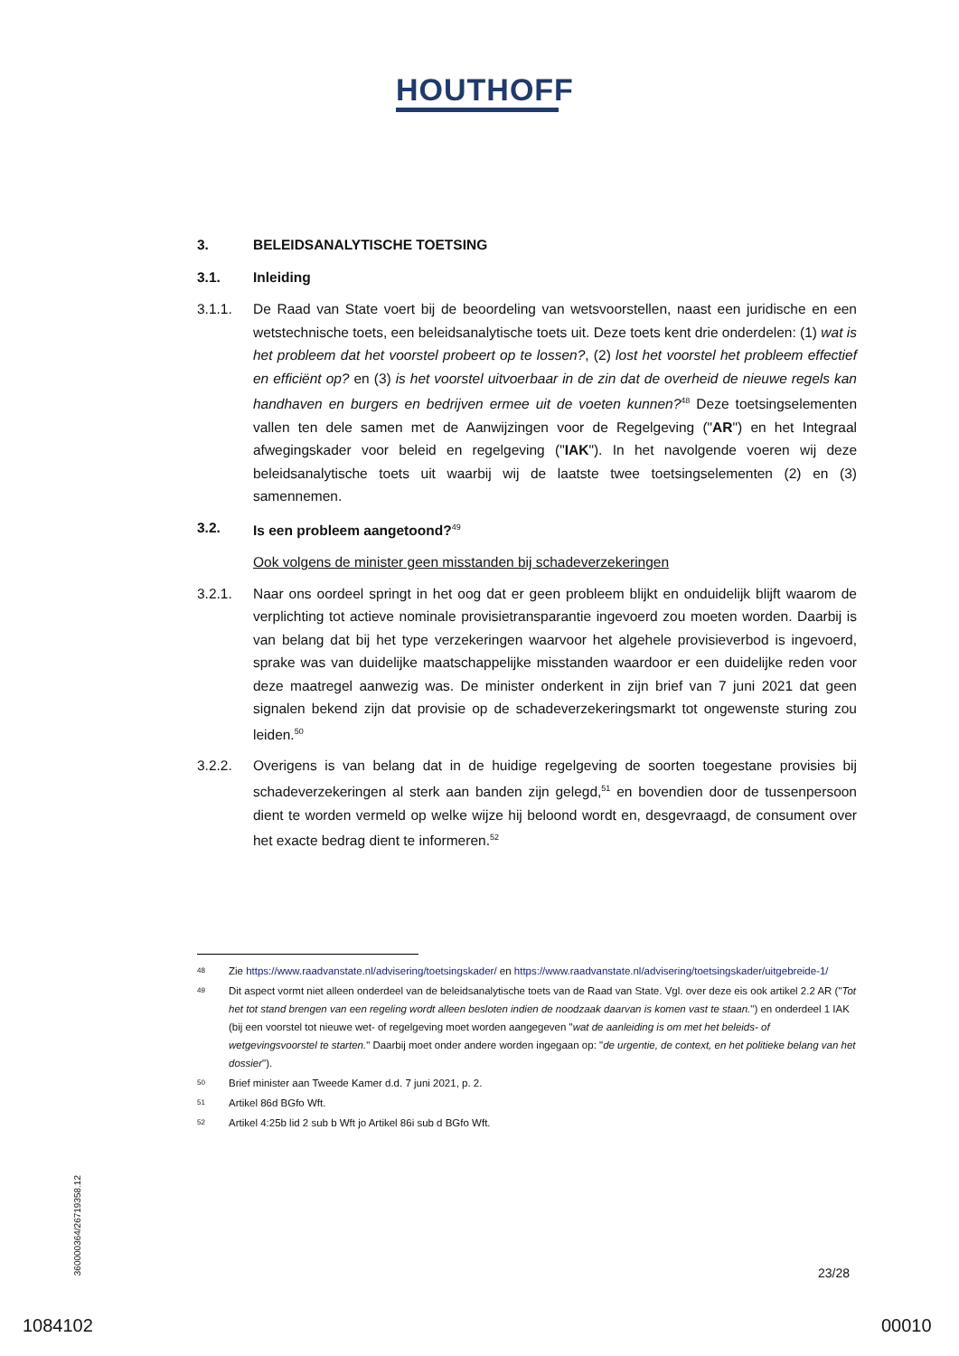HOUTHOFF
3. BELEIDSANALYTISCHE TOETSING
3.1. Inleiding
3.1.1. De Raad van State voert bij de beoordeling van wetsvoorstellen, naast een juridische en een wetstechnische toets, een beleidsanalytische toets uit. Deze toets kent drie onderdelen: (1) wat is het probleem dat het voorstel probeert op te lossen?, (2) lost het voorstel het probleem effectief en efficiënt op? en (3) is het voorstel uitvoerbaar in de zin dat de overheid de nieuwe regels kan handhaven en burgers en bedrijven ermee uit de voeten kunnen?<sup>48</sup> Deze toetsingselementen vallen ten dele samen met de Aanwijzingen voor de Regelgeving ("AR") en het Integraal afwegingskader voor beleid en regelgeving ("IAK"). In het navolgende voeren wij deze beleidsanalytische toets uit waarbij wij de laatste twee toetsingselementen (2) en (3) samennemen.
3.2. Is een probleem aangetoond?<sup>49</sup>
Ook volgens de minister geen misstanden bij schadeverzekeringen
3.2.1. Naar ons oordeel springt in het oog dat er geen probleem blijkt en onduidelijk blijft waarom de verplichting tot actieve nominale provisietransparantie ingevoerd zou moeten worden. Daarbij is van belang dat bij het type verzekeringen waarvoor het algehele provisieverbod is ingevoerd, sprake was van duidelijke maatschappelijke misstanden waardoor er een duidelijke reden voor deze maatregel aanwezig was. De minister onderkent in zijn brief van 7 juni 2021 dat geen signalen bekend zijn dat provisie op de schadeverzekeringsmarkt tot ongewenste sturing zou leiden.<sup>50</sup>
3.2.2. Overigens is van belang dat in de huidige regelgeving de soorten toegestane provisies bij schadeverzekeringen al sterk aan banden zijn gelegd,<sup>51</sup> en bovendien door de tussenpersoon dient te worden vermeld op welke wijze hij beloond wordt en, desgevraagd, de consument over het exacte bedrag dient te informeren.<sup>52</sup>
48 Zie https://www.raadvanstate.nl/advisering/toetsingskader/ en https://www.raadvanstate.nl/advisering/toetsingskader/uitgebreide-1/
49 Dit aspect vormt niet alleen onderdeel van de beleidsanalytische toets van de Raad van State. Vgl. over deze eis ook artikel 2.2 AR ("Tot het tot stand brengen van een regeling wordt alleen besloten indien de noodzaak daarvan is komen vast te staan.") en onderdeel 1 IAK (bij een voorstel tot nieuwe wet- of regelgeving moet worden aangegeven "wat de aanleiding is om met het beleids- of wetgevingsvoorstel te starten." Daarbij moet onder andere worden ingegaan op: "de urgentie, de context, en het politieke belang van het dossier").
50 Brief minister aan Tweede Kamer d.d. 7 juni 2021, p. 2.
51 Artikel 86d BGfo Wft.
52 Artikel 4:25b lid 2 sub b Wft jo Artikel 86i sub d BGfo Wft.
360000364/26719358.12
23/28
1084102 00010